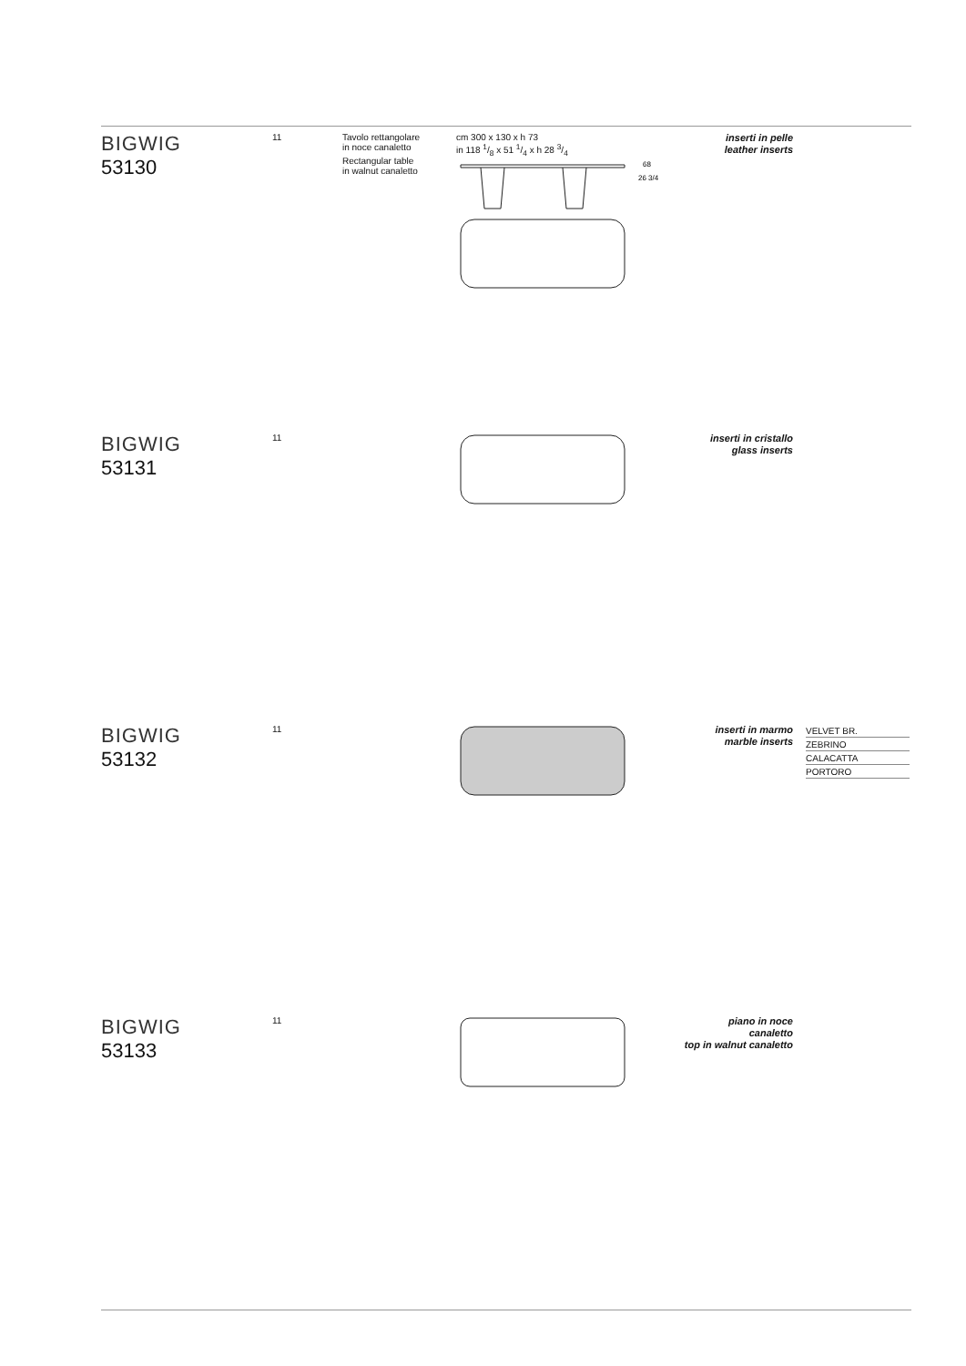BIGWIG
53130
11
Tavolo rettangolare
in noce canaletto
Rectangular table
in walnut canaletto
cm 300 x 130 x h 73
in 118 1/8 x 51 1/4 x h 28 3/4
68
26 3/4
inserti in pelle
leather inserts
BIGWIG
53131
11
inserti in cristallo
glass inserts
BIGWIG
53132
11
inserti in marmo
marble inserts
VELVET BR.
ZEBRINO
CALACATTA
PORTORO
BIGWIG
53133
11
piano in noce canaletto
top in walnut canaletto